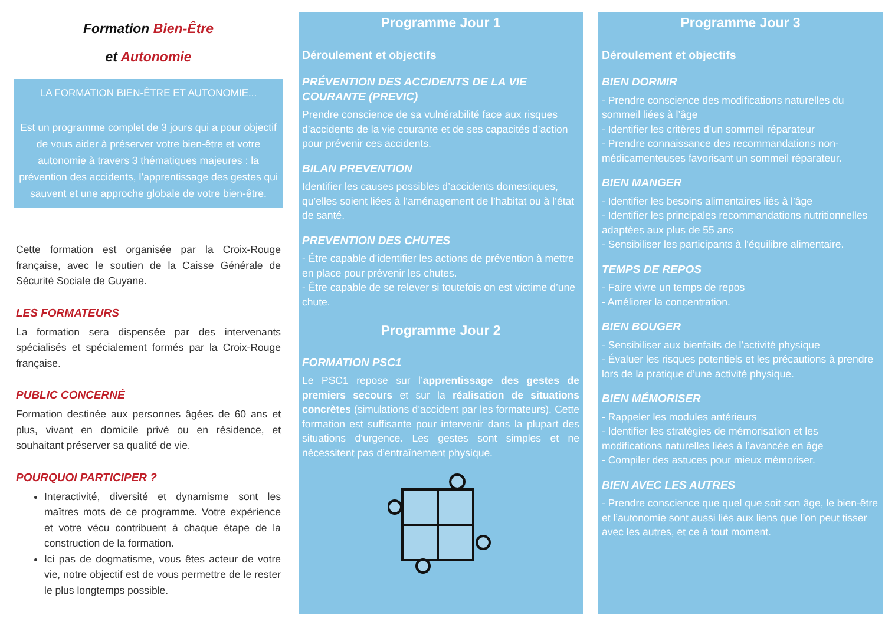Formation Bien-Être
et Autonomie
LA FORMATION BIEN-ÊTRE ET AUTONOMIE...
Est un programme complet de 3 jours qui a pour objectif de vous aider à préserver votre bien-être et votre autonomie à travers 3 thématiques majeures : la prévention des accidents, l’apprentissage des gestes qui sauvent et une approche globale de votre bien-être.
Cette formation est organisée par la Croix-Rouge française, avec le soutien de la Caisse Générale de Sécurité Sociale de Guyane.
LES FORMATEURS
La formation sera dispensée par des intervenants spécialisés et spécialement formés par la Croix-Rouge française.
PUBLIC CONCERNÉ
Formation destinée aux personnes âgées de 60 ans et plus, vivant en domicile privé ou en résidence, et souhaitant préserver sa qualité de vie.
POURQUOI PARTICIPER ?
Interactivité, diversité et dynamisme sont les maîtres mots de ce programme. Votre expérience et votre vécu contribuent à chaque étape de la construction de la formation.
Ici pas de dogmatisme, vous êtes acteur de votre vie, notre objectif est de vous permettre de le rester le plus longtemps possible.
Programme Jour 1
Déroulement et objectifs
PRÉVENTION DES ACCIDENTS DE LA VIE COURANTE (PREVIC)
Prendre conscience de sa vulnérabilité face aux risques d’accidents de la vie courante et de ses capacités d’action pour prévenir ces accidents.
BILAN PREVENTION
Identifier les causes possibles d’accidents domestiques, qu’elles soient liées à l’aménagement de l’habitat ou à l’état de santé.
PREVENTION DES CHUTES
- Être capable d’identifier les actions de prévention à mettre en place pour prévenir les chutes.
- Être capable de se relever si toutefois on est victime d’une chute.
Programme Jour 2
FORMATION PSC1
Le PSC1 repose sur l’apprentissage des gestes de premiers secours et sur la réalisation de situations concrètes (simulations d’accident par les formateurs). Cette formation est suffisante pour intervenir dans la plupart des situations d’urgence. Les gestes sont simples et ne nécessitent pas d’entraînement physique.
Programme Jour 3
Déroulement et objectifs
BIEN DORMIR
- Prendre conscience des modifications naturelles du sommeil liées à l’âge
- Identifier les critères d’un sommeil réparateur
- Prendre connaissance des recommandations non-médicamenteuses favorisant un sommeil réparateur.
BIEN MANGER
- Identifier les besoins alimentaires liés à l’âge
- Identifier les principales recommandations nutritionnelles adaptées aux plus de 55 ans
- Sensibiliser les participants à l’équilibre alimentaire.
TEMPS DE REPOS
- Faire vivre un temps de repos
- Améliorer la concentration.
BIEN BOUGER
- Sensibiliser aux bienfaits de l’activité physique
- Évaluer les risques potentiels et les précautions à prendre lors de la pratique d’une activité physique.
BIEN MÉMORISER
- Rappeler les modules antérieurs
- Identifier les stratégies de mémorisation et les modifications naturelles liées à l’avancée en âge
- Compiler des astuces pour mieux mémoriser.
BIEN AVEC LES AUTRES
- Prendre conscience que quel que soit son âge, le bien-être et l’autonomie sont aussi liés aux liens que l’on peut tisser avec les autres, et ce à tout moment.